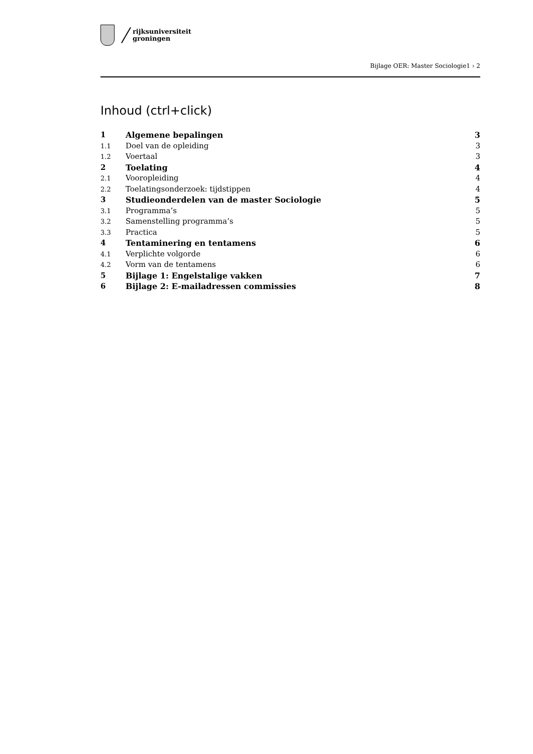rijksuniversiteit
groningen
Bijlage OER: Master Sociologie1 › 2
Inhoud (ctrl+click)
1 Algemene bepalingen 3
1.1 Doel van de opleiding 3
1.2 Voertaal 3
2 Toelating 4
2.1 Vooropleiding 4
2.2 Toelatingsonderzoek: tijdstippen 4
3 Studieonderdelen van de master Sociologie 5
3.1 Programma’s 5
3.2 Samenstelling programma’s 5
3.3 Practica 5
4 Tentaminering en tentamens 6
4.1 Verplichte volgorde 6
4.2 Vorm van de tentamens 6
5 Bijlage 1: Engelstalige vakken 7
6 Bijlage 2: E-mailadressen commissies 8